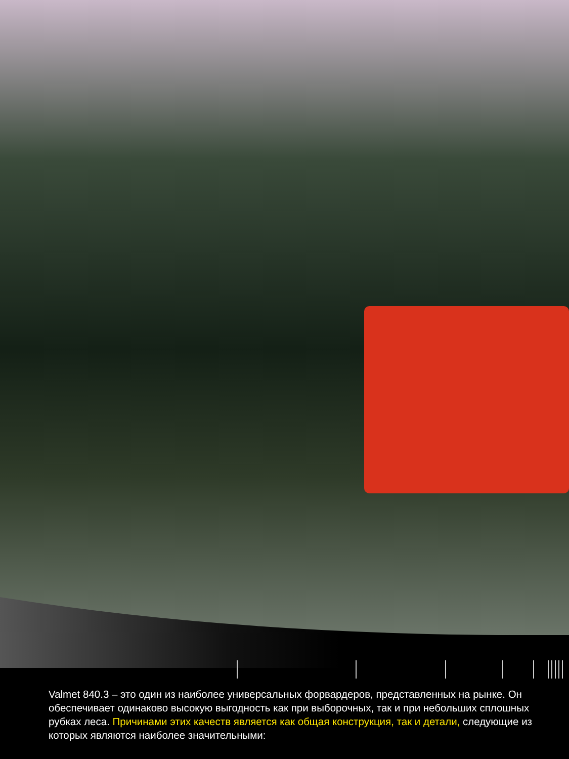Valmet 840.3 – это один из наиболее универсальных форвардеров, представленных на рынке. Он обеспечивает одинаково высокую выгодность как при выборочных, так и при небольших сплошных рубках леса. Причинами этих качеств является как общая конструкция, так и детали, следующие из которых являются наиболее значительными: